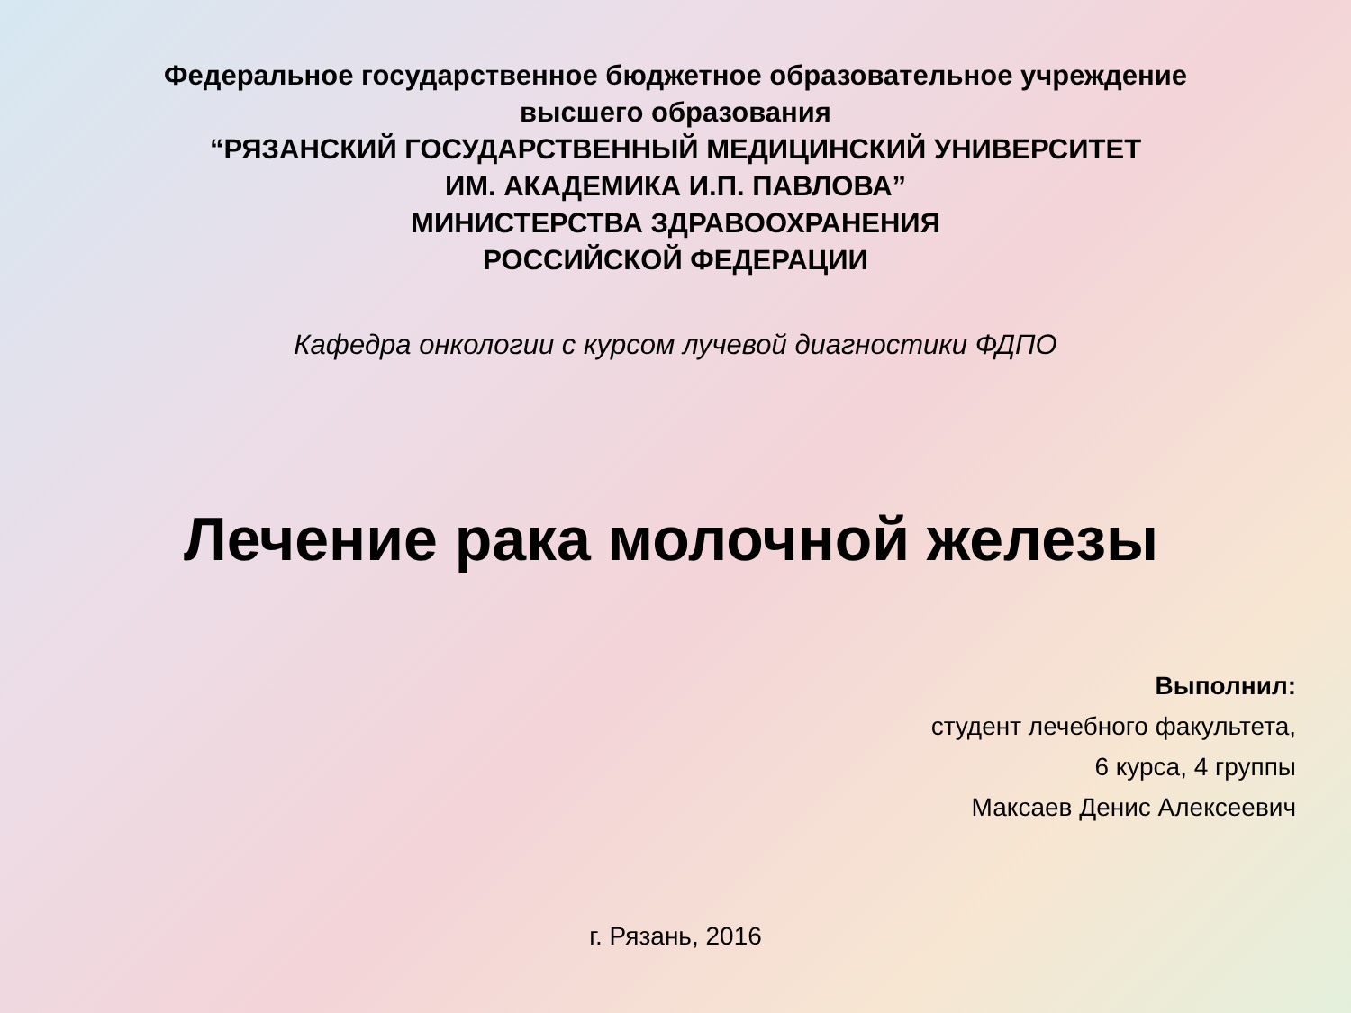Федеральное государственное бюджетное образовательное учреждение
высшего образования
“РЯЗАНСКИЙ ГОСУДАРСТВЕННЫЙ МЕДИЦИНСКИЙ УНИВЕРСИТЕТ
ИМ. АКАДЕМИКА И.П. ПАВЛОВА”
МИНИСТЕРСТВА ЗДРАВООХРАНЕНИЯ
РОССИЙСКОЙ ФЕДЕРАЦИИ
Кафедра онкологии с курсом лучевой диагностики ФДПО
Лечение рака молочной железы
Выполнил:
студент лечебного факультета,
6 курса, 4 группы
Максаев Денис Алексеевич
г. Рязань, 2016